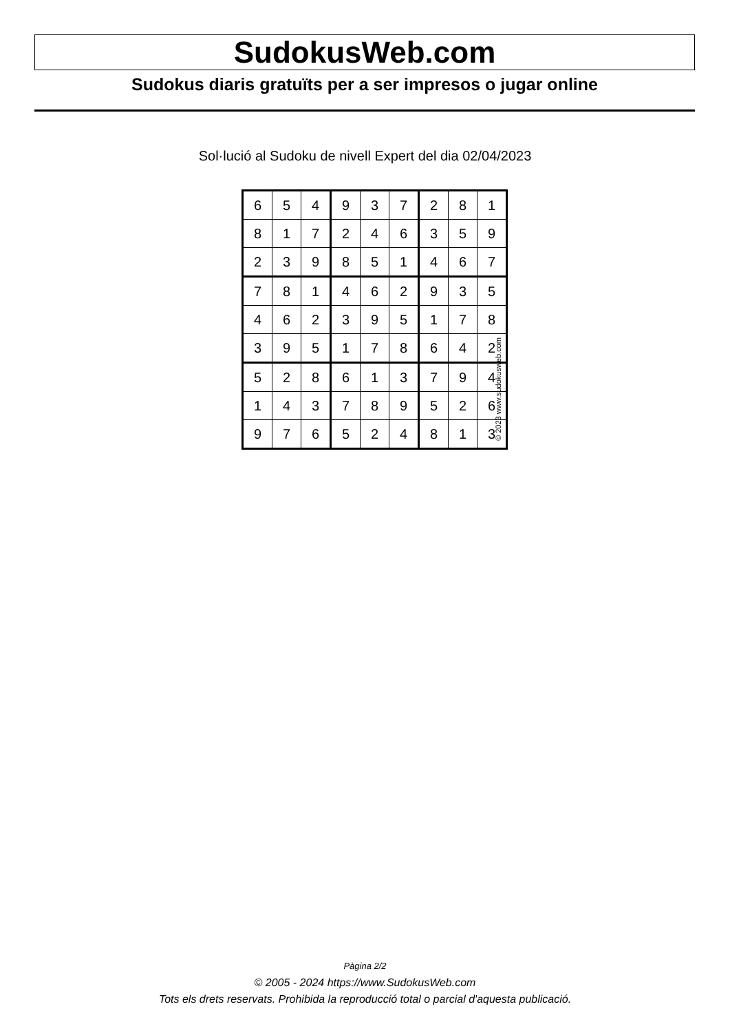SudokusWeb.com
Sudokus diaris gratuïts per a ser impresos o jugar online
Sol·lució al Sudoku de nivell Expert del dia 02/04/2023
| 6 | 5 | 4 | 9 | 3 | 7 | 2 | 8 | 1 |
| 8 | 1 | 7 | 2 | 4 | 6 | 3 | 5 | 9 |
| 2 | 3 | 9 | 8 | 5 | 1 | 4 | 6 | 7 |
| 7 | 8 | 1 | 4 | 6 | 2 | 9 | 3 | 5 |
| 4 | 6 | 2 | 3 | 9 | 5 | 1 | 7 | 8 |
| 3 | 9 | 5 | 1 | 7 | 8 | 6 | 4 | 2 |
| 5 | 2 | 8 | 6 | 1 | 3 | 7 | 9 | 4 |
| 1 | 4 | 3 | 7 | 8 | 9 | 5 | 2 | 6 |
| 9 | 7 | 6 | 5 | 2 | 4 | 8 | 1 | 3 |
© 2023 www.sudokusweb.com
Pàgina 2/2
© 2005 - 2024 https://www.SudokusWeb.com
Tots els drets reservats. Prohibida la reproducció total o parcial d'aquesta publicació.